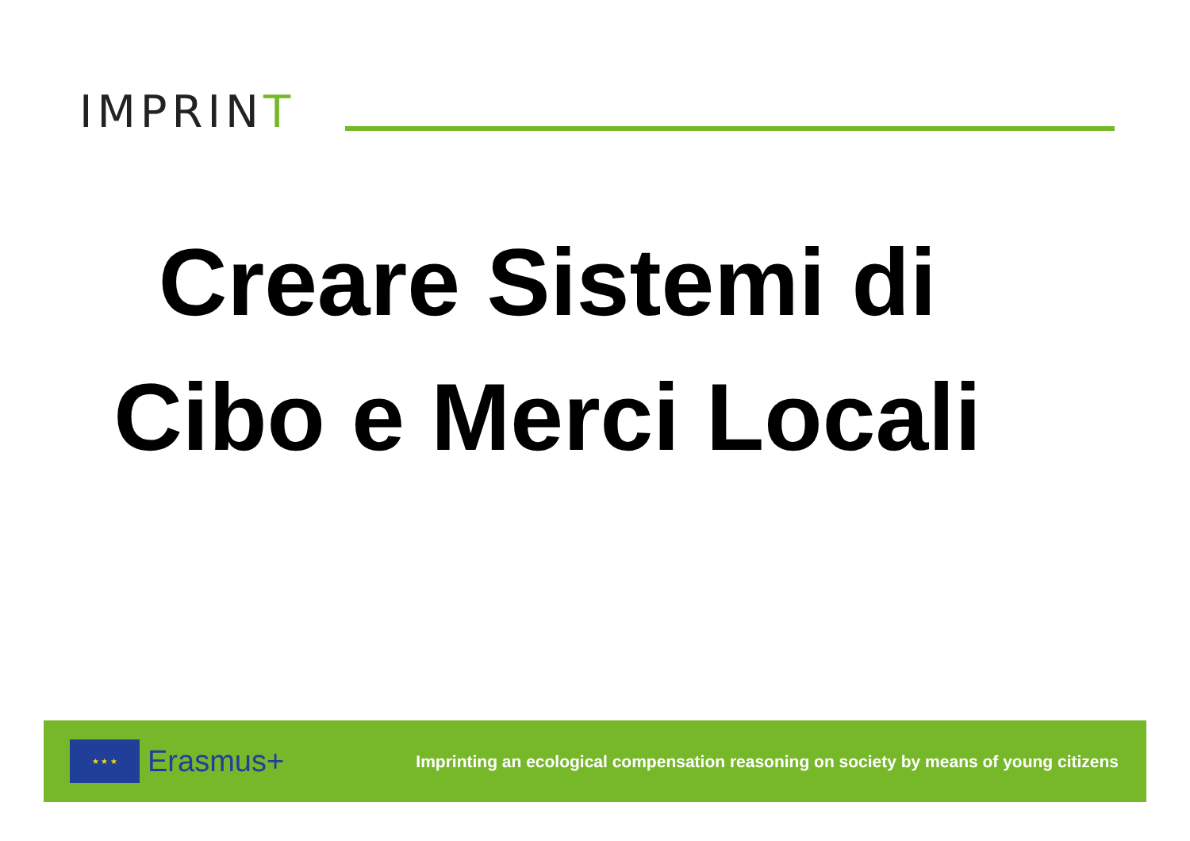IMPRINT
Creare Sistemi di
Cibo e Merci Locali
★ ★ ★
Erasmus+
Imprinting an ecological compensation reasoning on society by means of young citizens